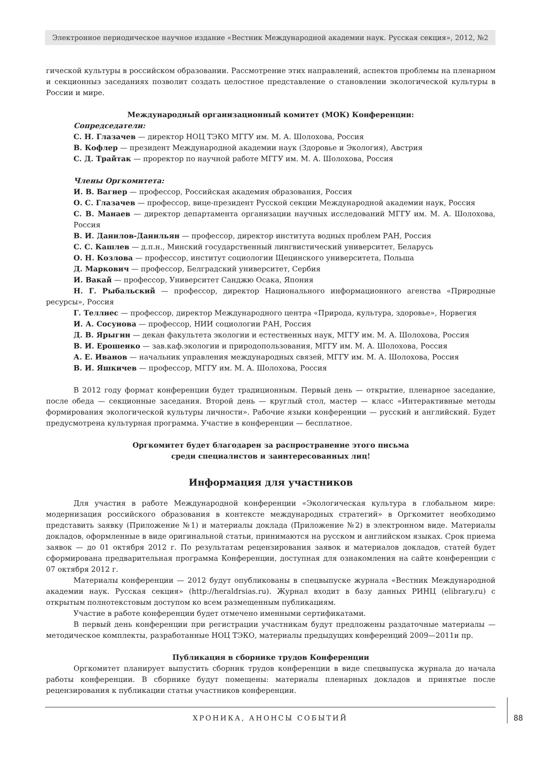Электронное периодическое научное издание «Вестник Международной академии наук. Русская секция», 2012, №2
гической культуры в российском образовании. Рассмотрение этих направлений, аспектов проблемы на пленарном и секционныз заседаниях позволит создать целостное представление о становлении экологической культуры в России и мире.
Международный организационный комитет (МОК) Конференции:
Сопредседатели:
С. Н. Глазачев — директор НОЦ ТЭКО МГГУ им. М. А. Шолохова, Россия
В. Кофлер — президент Международной академии наук (Здоровье и Экология), Австрия
С. Д. Трайтак — проректор по научной работе МГГУ им. М. А. Шолохова, Россия
Члены Оргкомитета:
И. В. Вагнер — профессор, Российская академия образования, Россия
О. С. Глазачев — профессор, вице-президент Русской секции Международной академии наук, Россия
С. В. Манаев — директор департамента организации научных исследований МГГУ им. М. А. Шолохова, Россия
В. И. Данилов-Данильян — профессор, директор института водных проблем РАН, Россия
С. С. Кашлев — д.п.н., Минский государственный лингвистический университет, Беларусь
О. Н. Козлова — профессор, институт социологии Щецинского университета, Польша
Д. Маркович — профессор, Белградский университет, Сербия
И. Вакай — профессор, Университет Санджю Осака, Япония
Н. Г. Рыбальский — профессор, директор Национального информационного агенства «Природные ресурсы», Россия
Г. Теллнес — профессор, директор Международного центра «Природа, культура, здоровье», Норвегия
И. А. Сосунова — профессор, НИИ социологии РАН, Россия
Д. В. Ярыгин — декан факультета экологии и естественных наук, МГГУ им. М. А. Шолохова, Россия
В. И. Ерошенко — зав.каф.экологии и природопользования, МГГУ им. М. А. Шолохова, Россия
А. Е. Иванов — начальник управления международных связей, МГГУ им. М. А. Шолохова, Россия
В. И. Яшкичев — профессор, МГГУ им. М. А. Шолохова, Россия
В 2012 году формат конференции будет традиционным. Первый день — открытие, пленарное заседание, после обеда — секционные заседания. Второй день — круглый стол, мастер — класс «Интерактивные методы формирования экологической культуры личности». Рабочие языки конференции — русский и английский. Будет предусмотрена культурная программа. Участие в конференции — бесплатное.
Оргкомитет будет благодарен за распространение этого письма
среди специалистов и заинтересованных лиц!
Информация для участников
Для участия в работе Международной конференции «Экологическая культура в глобальном мире: модернизация российского образования в контексте международных стратегий» в Оргкомитет необходимо представить заявку (Приложение №1) и материалы доклада (Приложение №2) в электронном виде. Материалы докладов, оформленные в виде оригинальной статьи, принимаются на русском и английском языках. Срок приема заявок — до 01 октября 2012 г. По результатам рецензирования заявок и материалов докладов, статей будет сформирована предварительная программа Конференции, доступная для ознакомления на сайте конференции с 07 октября 2012 г.
Материалы конференции — 2012 будут опубликованы в спецвыпуске журнала «Вестник Международной академии наук. Русская секция» (http://heraldrsias.ru). Журнал входит в базу данных РИНЦ (elibrary.ru) с открытым полнотекстовым доступом ко всем размещенным публикациям.
Участие в работе конференции будет отмечено именными сертификатами.
В первый день конференции при регистрации участникам будут предложены раздаточные материалы — методическое комплекты, разработанные НОЦ ТЭКО, материалы предыдущих конференций 2009—2011и пр.
Публикация в сборнике трудов Конференции
Оргкомитет планирует выпустить сборник трудов конференции в виде спецвыпуска журнала до начала работы конференции. В сборнике будут помещены: материалы пленарных докладов и принятые после рецензирования к публикации статьи участников конференции.
ХРОНИКА, АНОНСЫ СОБЫТИЙ
88